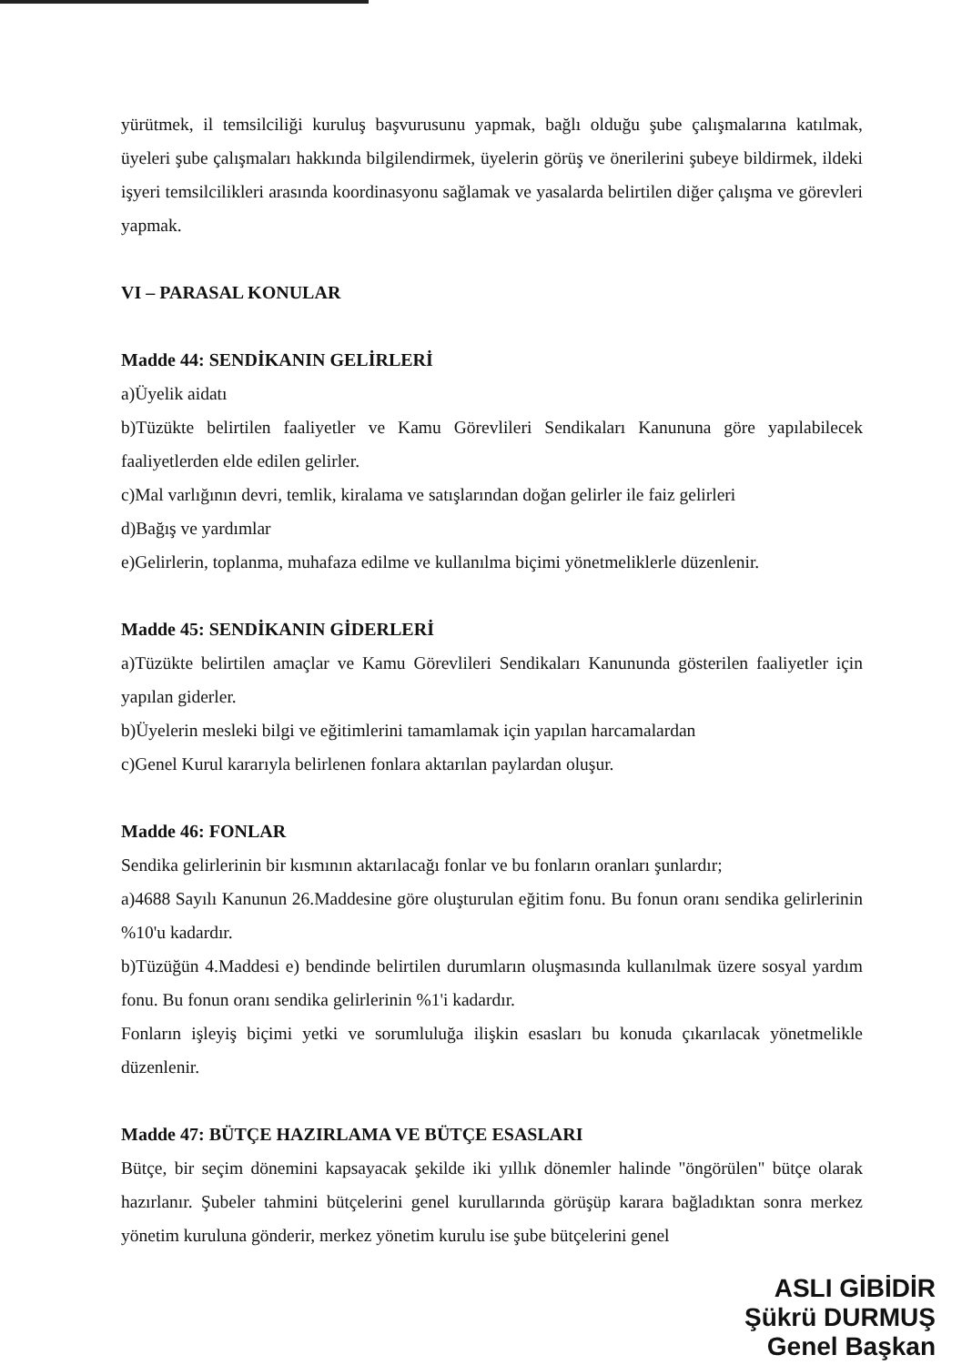yürütmek, il temsilciliği kuruluş başvurusunu yapmak, bağlı olduğu şube çalışmalarına katılmak, üyeleri şube çalışmaları hakkında bilgilendirmek, üyelerin görüş ve önerilerini şubeye bildirmek, ildeki işyeri temsilcilikleri arasında koordinasyonu sağlamak ve yasalarda belirtilen diğer çalışma ve görevleri yapmak.
VI – PARASAL KONULAR
Madde 44: SENDİKANIN GELİRLERİ
a)Üyelik aidatı
b)Tüzükte belirtilen faaliyetler ve Kamu Görevlileri Sendikaları Kanununa göre yapılabilecek faaliyetlerden elde edilen gelirler.
c)Mal varlığının devri, temlik, kiralama ve satışlarından doğan gelirler ile faiz gelirleri
d)Bağış ve yardımlar
e)Gelirlerin, toplanma, muhafaza edilme ve kullanılma biçimi yönetmeliklerle düzenlenir.
Madde 45: SENDİKANIN GİDERLERİ
a)Tüzükte belirtilen amaçlar ve Kamu Görevlileri Sendikaları Kanununda gösterilen faaliyetler için yapılan giderler.
b)Üyelerin mesleki bilgi ve eğitimlerini tamamlamak için yapılan harcamalardan
c)Genel Kurul kararıyla belirlenen fonlara aktarılan paylardan oluşur.
Madde 46: FONLAR
Sendika gelirlerinin bir kısmının aktarılacağı fonlar ve bu fonların oranları şunlardır;
a)4688 Sayılı Kanunun 26.Maddesine göre oluşturulan eğitim fonu. Bu fonun oranı sendika gelirlerinin %10'u kadardır.
b)Tüzüğün 4.Maddesi e) bendinde belirtilen durumların oluşmasında kullanılmak üzere sosyal yardım fonu. Bu fonun oranı sendika gelirlerinin %1'i kadardır.
Fonların işleyiş biçimi yetki ve sorumluluğa ilişkin esasları bu konuda çıkarılacak yönetmelikle düzenlenir.
Madde 47: BÜTÇE HAZIRLAMA VE BÜTÇE ESASLARI
Bütçe, bir seçim dönemini kapsayacak şekilde iki yıllık dönemler halinde "öngörülen" bütçe olarak hazırlanır. Şubeler tahmini bütçelerini genel kurullarında görüşüp karara bağladıktan sonra merkez yönetim kuruluna gönderir, merkez yönetim kurulu ise şube bütçelerini genel
ASLI GİBİDİR
Şükrü DURMUŞ
Genel Başkan